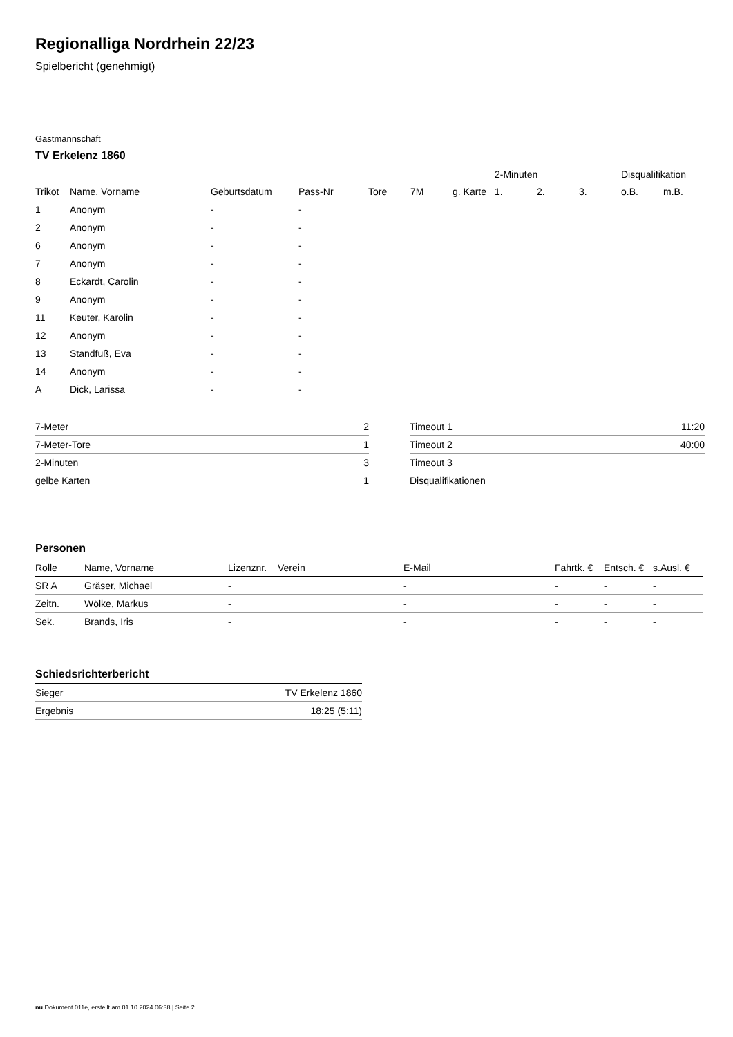Regionalliga Nordrhein 22/23
Spielbericht (genehmigt)
Gastmannschaft
TV Erkelenz 1860
| | | | | | | | 2-Minuten | | | Disqualifikation | |
| --- | --- | --- | --- | --- | --- | --- | --- | --- | --- | --- | --- |
| Trikot | Name, Vorname | Geburtsdatum | Pass-Nr | Tore | 7M | g. Karte | 1. | 2. | 3. | o.B. | m.B. |
| 1 | Anonym | - | - | | | | | | | | |
| 2 | Anonym | - | - | | | | | | | | |
| 6 | Anonym | - | - | | | | | | | | |
| 7 | Anonym | - | - | | | | | | | | |
| 8 | Eckardt, Carolin | - | - | | | | | | | | |
| 9 | Anonym | - | - | | | | | | | | |
| 11 | Keuter, Karolin | - | - | | | | | | | | |
| 12 | Anonym | - | - | | | | | | | | |
| 13 | Standfuß, Eva | - | - | | | | | | | | |
| 14 | Anonym | - | - | | | | | | | | |
| A | Dick, Larissa | - | - | | | | | | | | |
| 7-Meter | 2 |
| 7-Meter-Tore | 1 |
| 2-Minuten | 3 |
| gelbe Karten | 1 |
| Timeout 1 | 11:20 |
| Timeout 2 | 40:00 |
| Timeout 3 | |
| Disqualifikationen | |
Personen
| Rolle | Name, Vorname | Lizenznr. | Verein | E-Mail | Fahrtk. € | Entsch. € | s.Ausl. € |
| --- | --- | --- | --- | --- | --- | --- | --- |
| SR A | Gräser, Michael | - | | - | - | - | - |
| Zeitn. | Wölke, Markus | - | | - | - | - | - |
| Sek. | Brands, Iris | - | | - | - | - | - |
Schiedsrichterbericht
| Sieger | TV Erkelenz 1860 |
| Ergebnis | 18:25 (5:11) |
nu.Dokument 011e, erstellt am 01.10.2024 06:38 | Seite 2